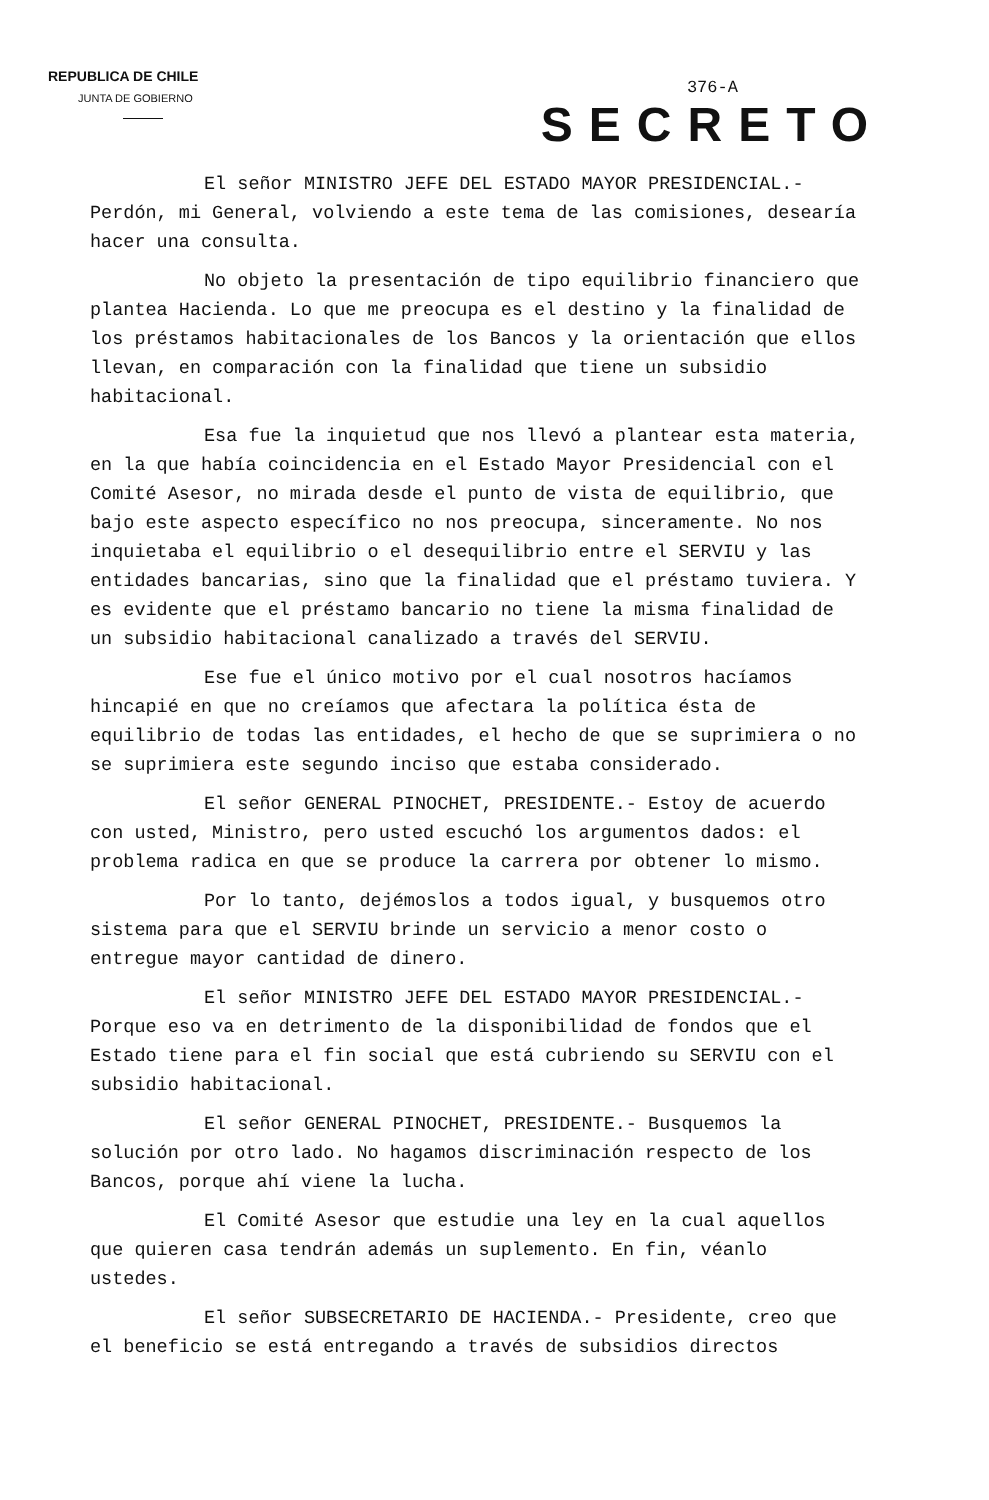REPUBLICA DE CHILE
JUNTA DE GOBIERNO
376-A
SECRETO
El señor MINISTRO JEFE DEL ESTADO MAYOR PRESIDENCIAL.- Perdón, mi General, volviendo a este tema de las comisiones, desearía hacer una consulta.
No objeto la presentación de tipo equilibrio financiero que plantea Hacienda. Lo que me preocupa es el destino y la finalidad de los préstamos habitacionales de los Bancos y la orientación que ellos llevan, en comparación con la finalidad que tiene un subsidio habitacional.
Esa fue la inquietud que nos llevó a plantear esta materia, en la que había coincidencia en el Estado Mayor Presidencial con el Comité Asesor, no mirada desde el punto de vista de equilibrio, que bajo este aspecto específico no nos preocupa, sinceramente. No nos inquietaba el equilibrio o el desequilibrio entre el SERVIU y las entidades bancarias, sino que la finalidad que el préstamo tuviera. Y es evidente que el préstamo bancario no tiene la misma finalidad de un subsidio habitacional canalizado a través del SERVIU.
Ese fue el único motivo por el cual nosotros hacíamos hincapié en que no creíamos que afectara la política ésta de equilibrio de todas las entidades, el hecho de que se suprimiera o no se suprimiera este segundo inciso que estaba considerado.
El señor GENERAL PINOCHET, PRESIDENTE.- Estoy de acuerdo con usted, Ministro, pero usted escuchó los argumentos dados: el problema radica en que se produce la carrera por obtener lo mismo.
Por lo tanto, dejémoslos a todos igual, y busquemos otro sistema para que el SERVIU brinde un servicio a menor costo o entregue mayor cantidad de dinero.
El señor MINISTRO JEFE DEL ESTADO MAYOR PRESIDENCIAL.- Porque eso va en detrimento de la disponibilidad de fondos que el Estado tiene para el fin social que está cubriendo su SERVIU con el subsidio habitacional.
El señor GENERAL PINOCHET, PRESIDENTE.- Busquemos la solución por otro lado. No hagamos discriminación respecto de los Bancos, porque ahí viene la lucha.
El Comité Asesor que estudie una ley en la cual aquellos que quieren casa tendrán además un suplemento. En fin, véanlo ustedes.
El señor SUBSECRETARIO DE HACIENDA.- Presidente, creo que el beneficio se está entregando a través de subsidios directos